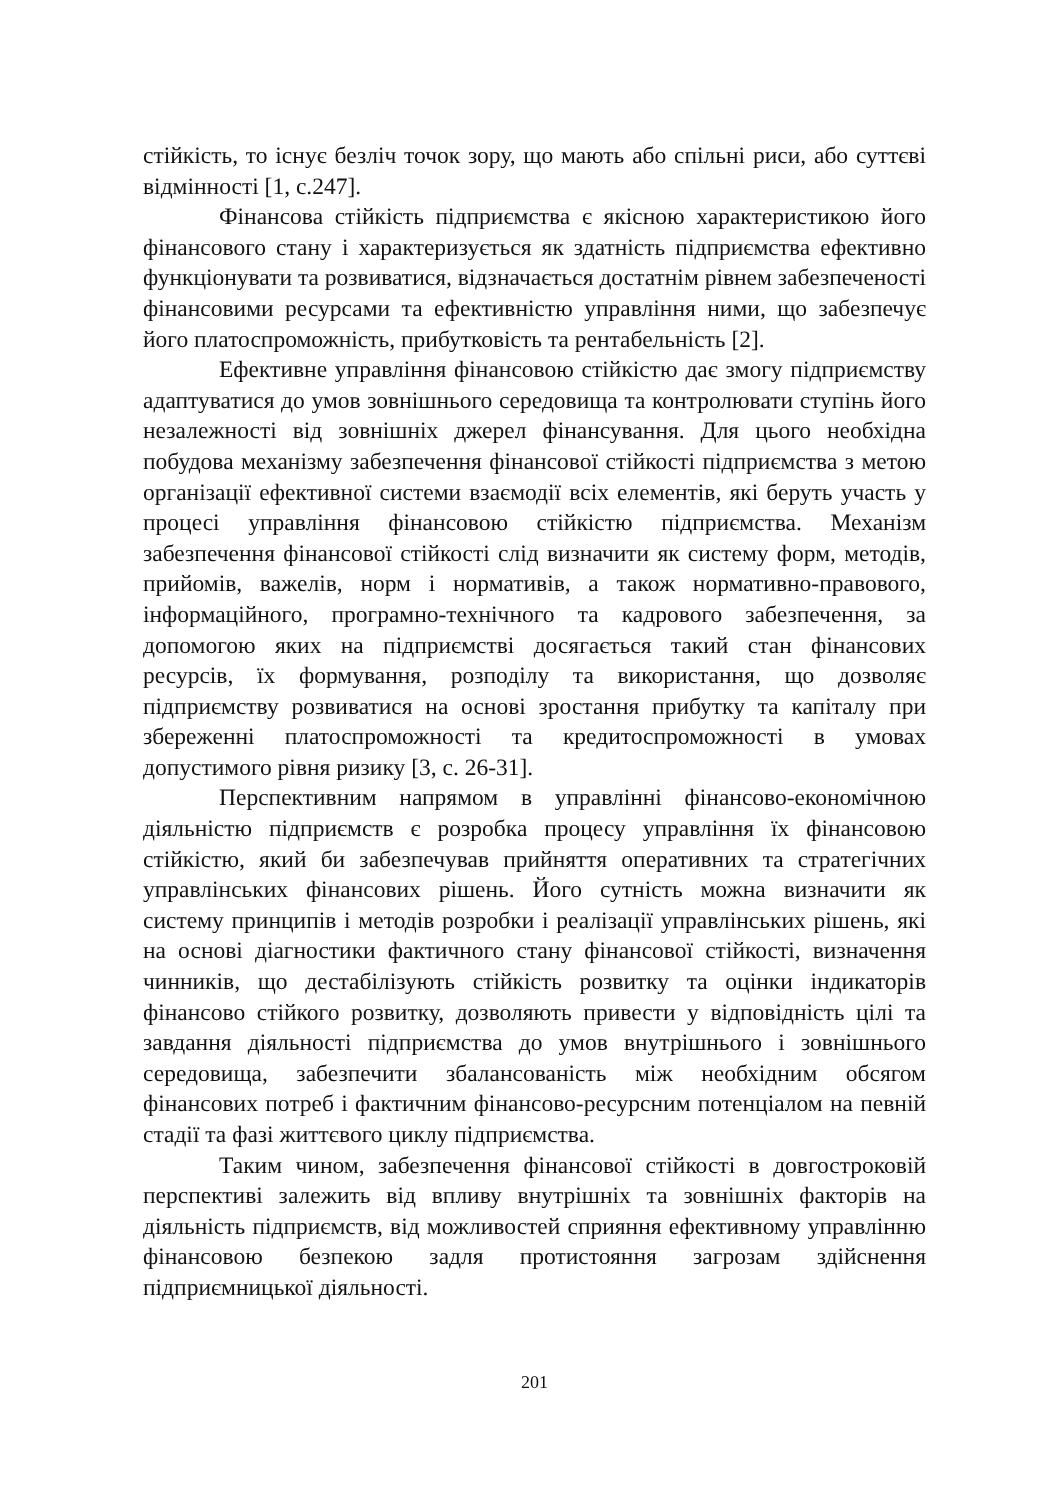стійкість, то існує безліч точок зору, що мають або спільні риси, або суттєві відмінності [1, с.247].
Фінансова стійкість підприємства є якісною характеристикою його фінансового стану і характеризується як здатність підприємства ефективно функціонувати та розвиватися, відзначається достатнім рівнем забезпеченості фінансовими ресурсами та ефективністю управління ними, що забезпечує його платоспроможність, прибутковість та рентабельність [2].
Ефективне управління фінансовою стійкістю дає змогу підприємству адаптуватися до умов зовнішнього середовища та контролювати ступінь його незалежності від зовнішніх джерел фінансування. Для цього необхідна побудова механізму забезпечення фінансової стійкості підприємства з метою організації ефективної системи взаємодії всіх елементів, які беруть участь у процесі управління фінансовою стійкістю підприємства. Механізм забезпечення фінансової стійкості слід визначити як систему форм, методів, прийомів, важелів, норм і нормативів, а також нормативно-правового, інформаційного, програмно-технічного та кадрового забезпечення, за допомогою яких на підприємстві досягається такий стан фінансових ресурсів, їх формування, розподілу та використання, що дозволяє підприємству розвиватися на основі зростання прибутку та капіталу при збереженні платоспроможності та кредитоспроможності в умовах допустимого рівня ризику [3, с. 26-31].
Перспективним напрямом в управлінні фінансово-економічною діяльністю підприємств є розробка процесу управління їх фінансовою стійкістю, який би забезпечував прийняття оперативних та стратегічних управлінських фінансових рішень. Його сутність можна визначити як систему принципів і методів розробки і реалізації управлінських рішень, які на основі діагностики фактичного стану фінансової стійкості, визначення чинників, що дестабілізують стійкість розвитку та оцінки індикаторів фінансово стійкого розвитку, дозволяють привести у відповідність цілі та завдання діяльності підприємства до умов внутрішнього і зовнішнього середовища, забезпечити збалансованість між необхідним обсягом фінансових потреб і фактичним фінансово-ресурсним потенціалом на певній стадії та фазі життєвого циклу підприємства.
Таким чином, забезпечення фінансової стійкості в довгостроковій перспективі залежить від впливу внутрішніх та зовнішніх факторів на діяльність підприємств, від можливостей сприяння ефективному управлінню фінансовою безпекою задля протистояння загрозам здійснення підприємницької діяльності.
201